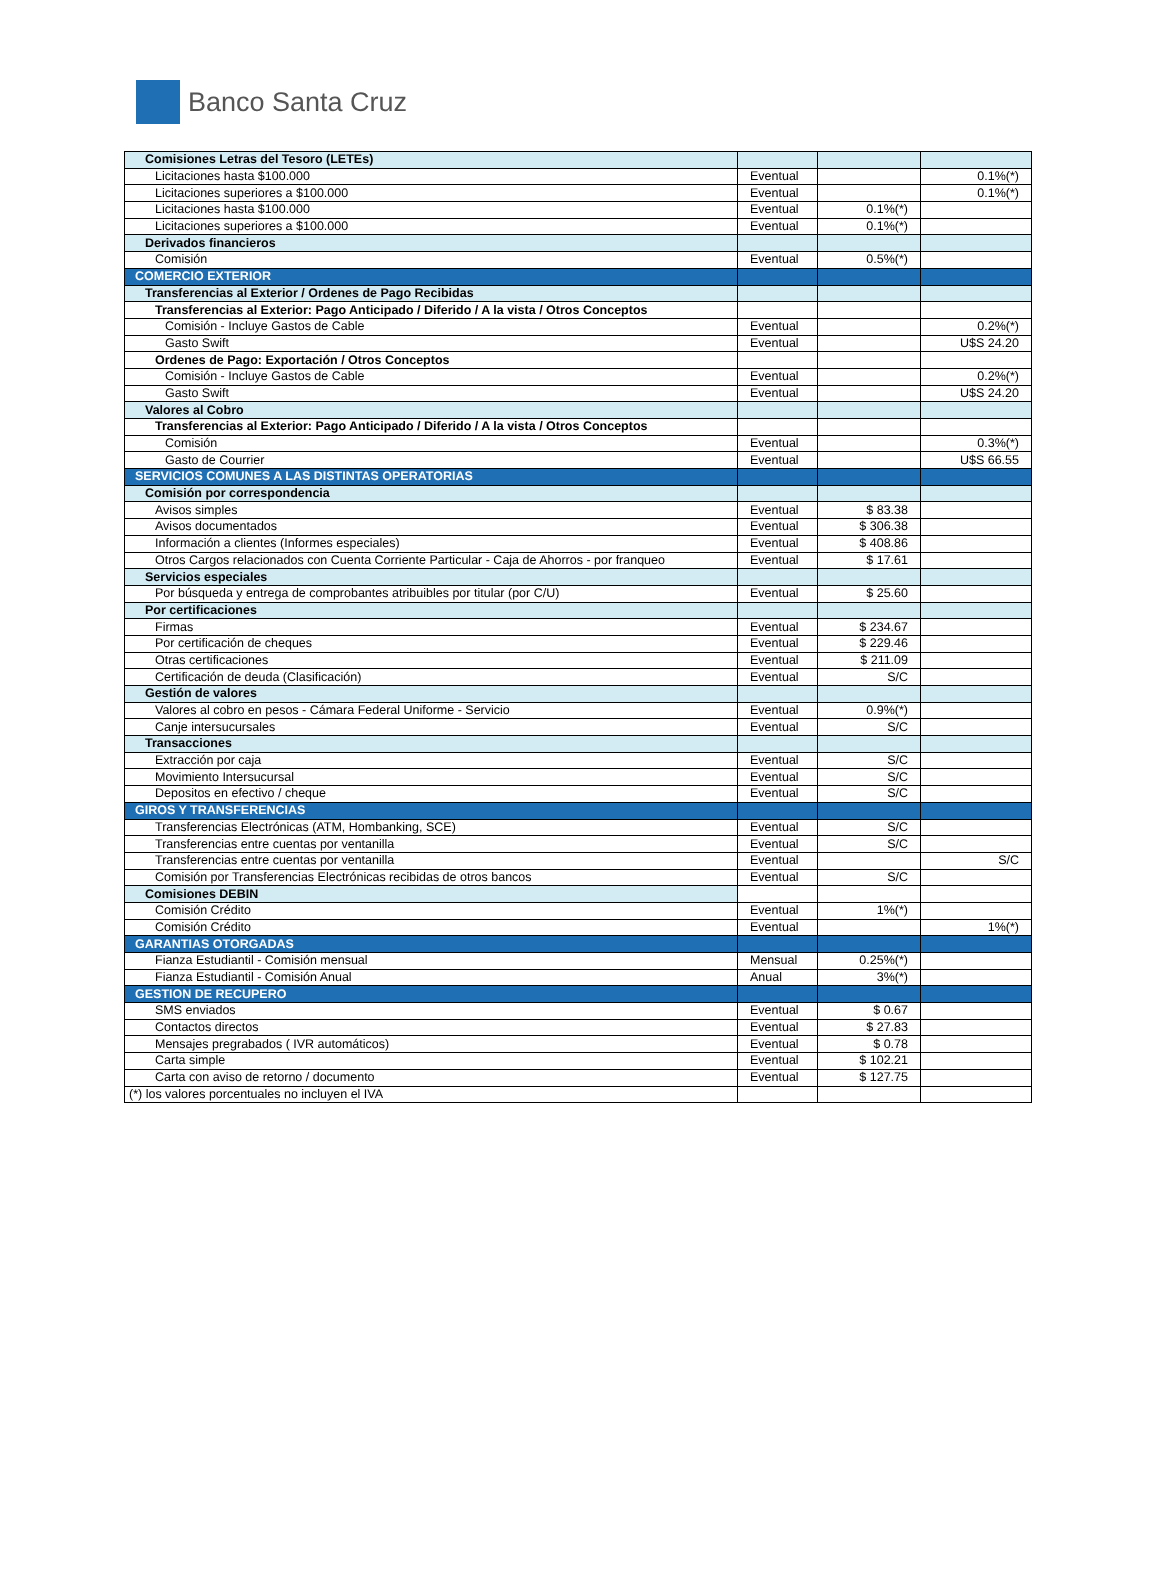Banco Santa Cruz
| Comisiones Letras del Tesoro (LETEs) | | | |
| Licitaciones hasta $100.000 | Eventual | | 0.1%(*) |
| Licitaciones superiores a $100.000 | Eventual | | 0.1%(*) |
| Licitaciones hasta $100.000 | Eventual | 0.1%(*) | |
| Licitaciones superiores a $100.000 | Eventual | 0.1%(*) | |
| Derivados financieros | | | |
| Comisión | Eventual | 0.5%(*) | |
| COMERCIO EXTERIOR | | | |
| Transferencias al Exterior / Ordenes de Pago Recibidas | | | |
| Transferencias al Exterior: Pago Anticipado / Diferido / A la vista / Otros Conceptos | | | |
| Comisión - Incluye Gastos de Cable | Eventual | | 0.2%(*) |
| Gasto Swift | Eventual | | U$S 24.20 |
| Ordenes de Pago: Exportación / Otros Conceptos | | | |
| Comisión - Incluye Gastos de Cable | Eventual | | 0.2%(*) |
| Gasto Swift | Eventual | | U$S 24.20 |
| Valores al Cobro | | | |
| Transferencias al Exterior: Pago Anticipado / Diferido / A la vista / Otros Conceptos | | | |
| Comisión | Eventual | | 0.3%(*) |
| Gasto de Courrier | Eventual | | U$S 66.55 |
| SERVICIOS COMUNES A LAS DISTINTAS OPERATORIAS | | | |
| Comisión por correspondencia | | | |
| Avisos simples | Eventual | $ 83.38 | |
| Avisos documentados | Eventual | $ 306.38 | |
| Información a clientes (Informes especiales) | Eventual | $ 408.86 | |
| Otros Cargos relacionados con Cuenta Corriente Particular - Caja de Ahorros - por franqueo | Eventual | $ 17.61 | |
| Servicios especiales | | | |
| Por búsqueda y entrega de comprobantes atribuibles por titular (por C/U) | Eventual | $ 25.60 | |
| Por certificaciones | | | |
| Firmas | Eventual | $ 234.67 | |
| Por certificación de cheques | Eventual | $ 229.46 | |
| Otras certificaciones | Eventual | $ 211.09 | |
| Certificación de deuda (Clasificación) | Eventual | S/C | |
| Gestión de valores | | | |
| Valores al cobro en pesos - Cámara Federal Uniforme - Servicio | Eventual | 0.9%(*) | |
| Canje intersucursales | Eventual | S/C | |
| Transacciones | | | |
| Extracción por caja | Eventual | S/C | |
| Movimiento Intersucursal | Eventual | S/C | |
| Depositos en efectivo / cheque | Eventual | S/C | |
| GIROS Y TRANSFERENCIAS | | | |
| Transferencias Electrónicas (ATM, Hombanking, SCE) | Eventual | S/C | |
| Transferencias entre cuentas por ventanilla | Eventual | S/C | |
| Transferencias entre cuentas por ventanilla | Eventual | | S/C |
| Comisión por Transferencias Electrónicas recibidas de otros bancos | Eventual | S/C | |
| Comisiones DEBIN | | | |
| Comisión Crédito | Eventual | 1%(*) | |
| Comisión Crédito | Eventual | | 1%(*) |
| GARANTIAS OTORGADAS | | | |
| Fianza Estudiantil - Comisión mensual | Mensual | 0.25%(*) | |
| Fianza Estudiantil - Comisión Anual | Anual | 3%(*) | |
| GESTION DE RECUPERO | | | |
| SMS enviados | Eventual | $ 0.67 | |
| Contactos directos | Eventual | $ 27.83 | |
| Mensajes pregrabados ( IVR automáticos) | Eventual | $ 0.78 | |
| Carta simple | Eventual | $ 102.21 | |
| Carta con aviso de retorno / documento | Eventual | $ 127.75 | |
| (*) los valores porcentuales no incluyen el IVA | | | |